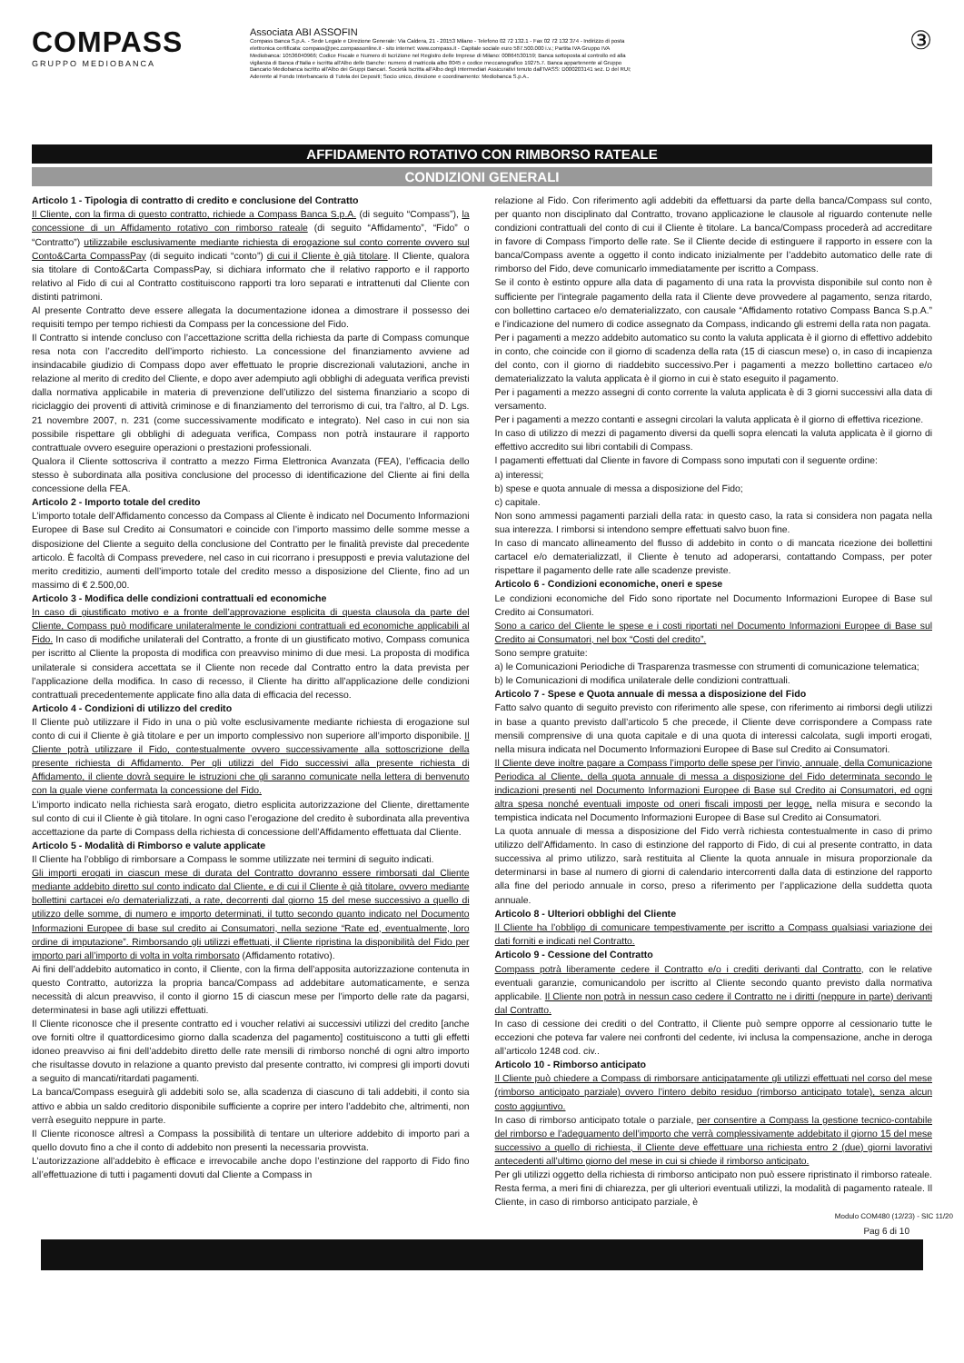COMPASS
GRUPPO MEDIOBANCA
Associata ABI ASSOFIN
Compass Banca S.p.A. - Sede Legale e Direzione Generale: Via Caldera, 21 - 20153 Milano - Telefono 02 72 132.1 - Fax 02 72 132 374 - Indirizzo di posta elettronica certificata: compass@pec.compassonline.it - sito internet: www.compass.it - Capitale sociale euro 587.500.000 i.v.; Partita IVA Gruppo IVA Mediobanca: 10536040966; Codice Fiscale e Numero di Iscrizione nel Registro delle Imprese di Milano: 00864530159; Banca sottoposta al controllo ed alla vigilanza di Banca d'Italia e iscritta all'Albo delle Banche: numero di matricola albo 8045 e codice meccanografico 19275.7. Banca appartenente al Gruppo Bancario Mediobanca iscritto all'Albo dei Gruppi Bancari. Società Iscritta all'Albo degli Intermediari Assicurativi tenuto dall'IVASS: D000203141 sez. D del RUI; Aderente al Fondo Interbancario di Tutela dei Depositi; Socio unico, direzione e coordinamento: Mediobanca S.p.A..
③
AFFIDAMENTO ROTATIVO CON RIMBORSO RATEALE
CONDIZIONI GENERALI
Articolo 1 - Tipologia di contratto di credito e conclusione del Contratto
Il Cliente, con la firma di questo contratto, richiede a Compass Banca S.p.A. (di seguito “Compass”), la concessione di un Affidamento rotativo con rimborso rateale (di seguito “Affidamento”, “Fido” o “Contratto”) utilizzabile esclusivamente mediante richiesta di erogazione sul conto corrente ovvero sul Conto&Carta CompassPay (di seguito indicati “conto”) di cui il Cliente è già titolare. Il Cliente, qualora sia titolare di Conto&Carta CompassPay, si dichiara informato che il relativo rapporto e il rapporto relativo al Fido di cui al Contratto costituiscono rapporti tra loro separati e intrattenuti dal Cliente con distinti patrimoni.
Al presente Contratto deve essere allegata la documentazione idonea a dimostrare il possesso dei requisiti tempo per tempo richiesti da Compass per la concessione del Fido.
Il Contratto si intende concluso con l’accettazione scritta della richiesta da parte di Compass comunque resa nota con l’accredito dell’importo richiesto. La concessione del finanziamento avviene ad insindacabile giudizio di Compass dopo aver effettuato le proprie discrezionali valutazioni, anche in relazione al merito di credito del Cliente, e dopo aver adempiuto agli obblighi di adeguata verifica previsti dalla normativa applicabile in materia di prevenzione dell’utilizzo del sistema finanziario a scopo di riciclaggio dei proventi di attività criminose e di finanziamento del terrorismo di cui, tra l’altro, al D. Lgs. 21 novembre 2007, n. 231 (come successivamente modificato e integrato). Nel caso in cui non sia possibile rispettare gli obblighi di adeguata verifica, Compass non potrà instaurare il rapporto contrattuale ovvero eseguire operazioni o prestazioni professionali.
Qualora il Cliente sottoscriva il contratto a mezzo Firma Elettronica Avanzata (FEA), l’efficacia dello stesso è subordinata alla positiva conclusione del processo di identificazione del Cliente ai fini della concessione della FEA.
Articolo 2 - Importo totale del credito
L’importo totale dell’Affidamento concesso da Compass al Cliente è indicato nel Documento Informazioni Europee di Base sul Credito ai Consumatori e coincide con l’importo massimo delle somme messe a disposizione del Cliente a seguito della conclusione del Contratto per le finalità previste dal precedente articolo. È facoltà di Compass prevedere, nel caso in cui ricorrano i presupposti e previa valutazione del merito creditizio, aumenti dell’importo totale del credito messo a disposizione del Cliente, fino ad un massimo di € 2.500,00.
Articolo 3 - Modifica delle condizioni contrattuali ed economiche
In caso di giustificato motivo e a fronte dell’approvazione esplicita di questa clausola da parte del Cliente, Compass può modificare unilateralmente le condizioni contrattuali ed economiche applicabili al Fido. In caso di modifiche unilaterali del Contratto, a fronte di un giustificato motivo, Compass comunica per iscritto al Cliente la proposta di modifica con preavviso minimo di due mesi. La proposta di modifica unilaterale si considera accettata se il Cliente non recede dal Contratto entro la data prevista per l’applicazione della modifica. In caso di recesso, il Cliente ha diritto all’applicazione delle condizioni contrattuali precedentemente applicate fino alla data di efficacia del recesso.
Articolo 4 - Condizioni di utilizzo del credito
Il Cliente può utilizzare il Fido in una o più volte esclusivamente mediante richiesta di erogazione sul conto di cui il Cliente è già titolare e per un importo complessivo non superiore all’importo disponibile. Il Cliente potrà utilizzare il Fido, contestualmente ovvero successivamente alla sottoscrizione della presente richiesta di Affidamento. Per gli utilizzi del Fido successivi alla presente richiesta di Affidamento, il cliente dovrà seguire le istruzioni che gli saranno comunicate nella lettera di benvenuto con la quale viene confermata la concessione del Fido.
L’importo indicato nella richiesta sarà erogato, dietro esplicita autorizzazione del Cliente, direttamente sul conto di cui il Cliente è già titolare. In ogni caso l’erogazione del credito è subordinata alla preventiva accettazione da parte di Compass della richiesta di concessione dell’Affidamento effettuata dal Cliente.
Articolo 5 - Modalità di Rimborso e valute applicate
Il Cliente ha l’obbligo di rimborsare a Compass le somme utilizzate nei termini di seguito indicati.
Gli importi erogati in ciascun mese di durata del Contratto dovranno essere rimborsati dal Cliente mediante addebito diretto sul conto indicato dal Cliente, e di cui il Cliente è già titolare, ovvero mediante bollettini cartacei e/o dematerializzati, a rate, decorrenti dal giorno 15 del mese successivo a quello di utilizzo delle somme, di numero e importo determinati, il tutto secondo quanto indicato nel Documento Informazioni Europee di base sul credito ai Consumatori, nella sezione “Rate ed, eventualmente, loro ordine di imputazione”. Rimborsando gli utilizzi effettuati, il Cliente ripristina la disponibilità del Fido per importo pari all’importo di volta in volta rimborsato (Affidamento rotativo).
Ai fini dell’addebito automatico in conto, il Cliente, con la firma dell’apposita autorizzazione contenuta in questo Contratto, autorizza la propria banca/Compass ad addebitare automaticamente, e senza necessità di alcun preavviso, il conto il giorno 15 di ciascun mese per l’importo delle rate da pagarsi, determinatesi in base agli utilizzi effettuati.
Il Cliente riconosce che il presente contratto ed i voucher relativi ai successivi utilizzi del credito [anche ove forniti oltre il quattordicesimo giorno dalla scadenza del pagamento] costituiscono a tutti gli effetti idoneo preavviso ai fini dell’addebito diretto delle rate mensili di rimborso nonché di ogni altro importo che risultasse dovuto in relazione a quanto previsto dal presente contratto, ivi compresi gli importi dovuti a seguito di mancati/ritardati pagamenti.
La banca/Compass eseguirà gli addebiti solo se, alla scadenza di ciascuno di tali addebiti, il conto sia attivo e abbia un saldo creditorio disponibile sufficiente a coprire per intero l’addebito che, altrimenti, non verrà eseguito neppure in parte.
Il Cliente riconosce altresì a Compass la possibilità di tentare un ulteriore addebito di importo pari a quello dovuto fino a che il conto di addebito non presenti la necessaria provvista.
L’autorizzazione all’addebito è efficace e irrevocabile anche dopo l’estinzione del rapporto di Fido fino all’effettuazione di tutti i pagamenti dovuti dal Cliente a Compass in
relazione al Fido. Con riferimento agli addebiti da effettuarsi da parte della banca/Compass sul conto, per quanto non disciplinato dal Contratto, trovano applicazione le clausole al riguardo contenute nelle condizioni contrattuali del conto di cui il Cliente è titolare. La banca/Compass procederà ad accreditare in favore di Compass l’importo delle rate. Se il Cliente decide di estinguere il rapporto in essere con la banca/Compass avente a oggetto il conto indicato inizialmente per l’addebito automatico delle rate di rimborso del Fido, deve comunicarlo immediatamente per iscritto a Compass.
Se il conto è estinto oppure alla data di pagamento di una rata la provvista disponibile sul conto non è sufficiente per l’integrale pagamento della rata il Cliente deve provvedere al pagamento, senza ritardo, con bollettino cartaceo e/o dematerializzato, con causale “Affidamento rotativo Compass Banca S.p.A.” e l’indicazione del numero di codice assegnato da Compass, indicando gli estremi della rata non pagata.
Per i pagamenti a mezzo addebito automatico su conto la valuta applicata è il giorno di effettivo addebito in conto, che coincide con il giorno di scadenza della rata (15 di ciascun mese) o, in caso di incapienza del conto, con il giorno di riaddebito successivo.Per i pagamenti a mezzo bollettino cartaceo e/o dematerializzato la valuta applicata è il giorno in cui è stato eseguito il pagamento.
Per i pagamenti a mezzo assegni di conto corrente la valuta applicata è di 3 giorni successivi alla data di versamento.
Per i pagamenti a mezzo contanti e assegni circolari la valuta applicata è il giorno di effettiva ricezione.
In caso di utilizzo di mezzi di pagamento diversi da quelli sopra elencati la valuta applicata è il giorno di effettivo accredito sui libri contabili di Compass.
I pagamenti effettuati dal Cliente in favore di Compass sono imputati con il seguente ordine:
a) interessi;
b) spese e quota annuale di messa a disposizione del Fido;
c) capitale.
Non sono ammessi pagamenti parziali della rata: in questo caso, la rata si considera non pagata nella sua interezza. I rimborsi si intendono sempre effettuati salvo buon fine.
In caso di mancato allineamento del flusso di addebito in conto o di mancata ricezione dei bollettini cartacel e/o dematerializzatl, il Cliente è tenuto ad adoperarsi, contattando Compass, per poter rispettare il pagamento delle rate alle scadenze previste.
Articolo 6 - Condizioni economiche, oneri e spese
Le condizioni economiche del Fido sono riportate nel Documento Informazioni Europee di Base sul Credito ai Consumatori.
Sono a carico del Cliente le spese e i costi riportati nel Documento Informazioni Europee di Base sul Credito ai Consumatori, nel box “Costi del credito”.
Sono sempre gratuite:
a) le Comunicazioni Periodiche di Trasparenza trasmesse con strumenti di comunicazione telematica;
b) le Comunicazioni di modifica unilaterale delle condizioni contrattuali.
Articolo 7 - Spese e Quota annuale di messa a disposizione del Fido
Fatto salvo quanto di seguito previsto con riferimento alle spese, con riferimento ai rimborsi degli utilizzi in base a quanto previsto dall’articolo 5 che precede, il Cliente deve corrispondere a Compass rate mensili comprensive di una quota capitale e di una quota di interessi calcolata, sugli importi erogati, nella misura indicata nel Documento Informazioni Europee di Base sul Credito ai Consumatori.
Il Cliente deve inoltre pagare a Compass l’importo delle spese per l’invio, annuale, della Comunicazione Periodica al Cliente, della quota annuale di messa a disposizione del Fido determinata secondo le indicazioni presenti nel Documento Informazioni Europee di Base sul Credito ai Consumatori, ed ogni altra spesa nonché eventuali imposte od oneri fiscali imposti per legge, nella misura e secondo la tempistica indicata nel Documento Informazioni Europee di Base sul Credito ai Consumatori.
La quota annuale di messa a disposizione del Fido verrà richiesta contestualmente in caso di primo utilizzo dell’Affidamento. In caso di estinzione del rapporto di Fido, di cui al presente contratto, in data successiva al primo utilizzo, sarà restituita al Cliente la quota annuale in misura proporzionale da determinarsi in base al numero di giorni di calendario intercorrenti dalla data di estinzione del rapporto alla fine del periodo annuale in corso, preso a riferimento per l’applicazione della suddetta quota annuale.
Articolo 8 - Ulteriori obblighi del Cliente
Il Cliente ha l’obbligo di comunicare tempestivamente per iscritto a Compass qualsiasi variazione dei dati forniti e indicati nel Contratto.
Articolo 9 - Cessione del Contratto
Compass potrà liberamente cedere il Contratto e/o i crediti derivanti dal Contratto, con le relative eventuali garanzie, comunicandolo per iscritto al Cliente secondo quanto previsto dalla normativa applicabile. Il Cliente non potrà in nessun caso cedere il Contratto ne i diritti (neppure in parte) derivanti dal Contratto.
In caso di cessione dei crediti o del Contratto, il Cliente può sempre opporre al cessionario tutte le eccezioni che poteva far valere nei confronti del cedente, ivi inclusa la compensazione, anche in deroga all’articolo 1248 cod. civ..
Articolo 10 - Rimborso anticipato
Il Cliente può chiedere a Compass di rimborsare anticipatamente gli utilizzi effettuati nel corso del mese (rimborso anticipato parziale) ovvero l’intero debito residuo (rimborso anticipato totale), senza alcun costo aggiuntivo.
In caso di rimborso anticipato totale o parziale, per consentire a Compass la gestione tecnico-contabile del rimborso e l’adeguamento dell’importo che verrà complessivamente addebitato il giorno 15 del mese successivo a quello di richiesta, il Cliente deve effettuare una richiesta entro 2 (due) giorni lavorativi antecedenti all’ultimo giorno del mese in cui si chiede il rimborso anticipato.
Per gli utilizzi oggetto della richiesta di rimborso anticipato non può essere ripristinato il rimborso rateale. Resta ferma, a meri fini di chiarezza, per gli ulteriori eventuali utilizzi, la modalità di pagamento rateale. Il Cliente, in caso di rimborso anticipato parziale, è
Modulo COM480 (12/23) - SIC 11/20
Pag 6 di 10